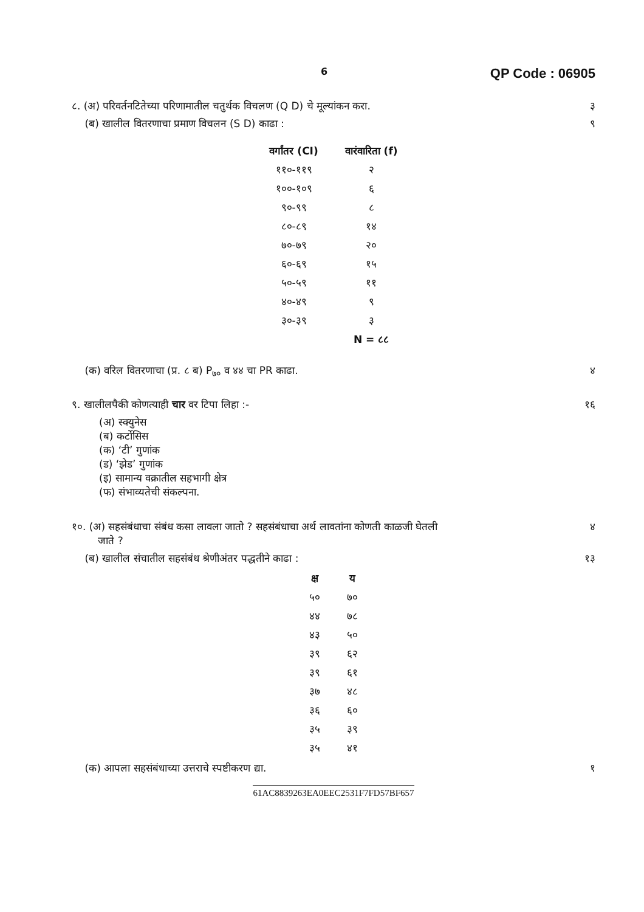6 QP Code : 06905
८. (अ) परिवर्तनटितेच्या परिणामातील चतुर्थक विचलण (Q D) चे मूल्यांकन करा. ३
(ब) खालील वितरणाचा प्रमाण विचलन (S D) काढा : ९
| वर्गांतर (CI) | वारंवारिता (f) |
| --- | --- |
| ११०-११९ | २ |
| १००-१०९ | ६ |
| ९०-९९ | ८ |
| ८०-८९ | १४ |
| ७०-७९ | २० |
| ६०-६९ | १५ |
| ५०-५९ | ११ |
| ४०-४९ | ९ |
| ३०-३९ | ३ |
| | N = ८८ |
(क) वरिल वितरणाचा (प्र. ८ ब) P<sub>७०</sub> व ४४ चा PR काढा. ४
९. खालीलपैकी कोणत्याही चार वर टिपा लिहा :- १६
(अ) स्क्युनेस
(ब) कर्टोसिस
(क) ‘टी’ गुणांक
(ड) ‘झेड’ गुणांक
(इ) सामान्य वक्रातील सहभागी क्षेत्र
(फ) संभाव्यतेची संकल्पना.
१०. (अ) सहसंबंधाचा संबंध कसा लावला जातो ? सहसंबंधाचा अर्थ लावतांना कोणती काळजी घेतली
जाते ? ४
(ब) खालील संचातील सहसंबंध श्रेणीअंतर पद्धतीने काढा : १३
| क्ष | य |
| --- | --- |
| ५० | ७० |
| ४४ | ७८ |
| ४३ | ५० |
| ३९ | ६२ |
| ३९ | ६१ |
| ३७ | ४८ |
| ३६ | ६० |
| ३५ | ३९ |
| ३५ | ४१ |
(क) आपला सहसंबंधाच्या उत्तराचे स्पष्टीकरण द्या. १
61AC8839263EA0EEC2531F7FD57BF657